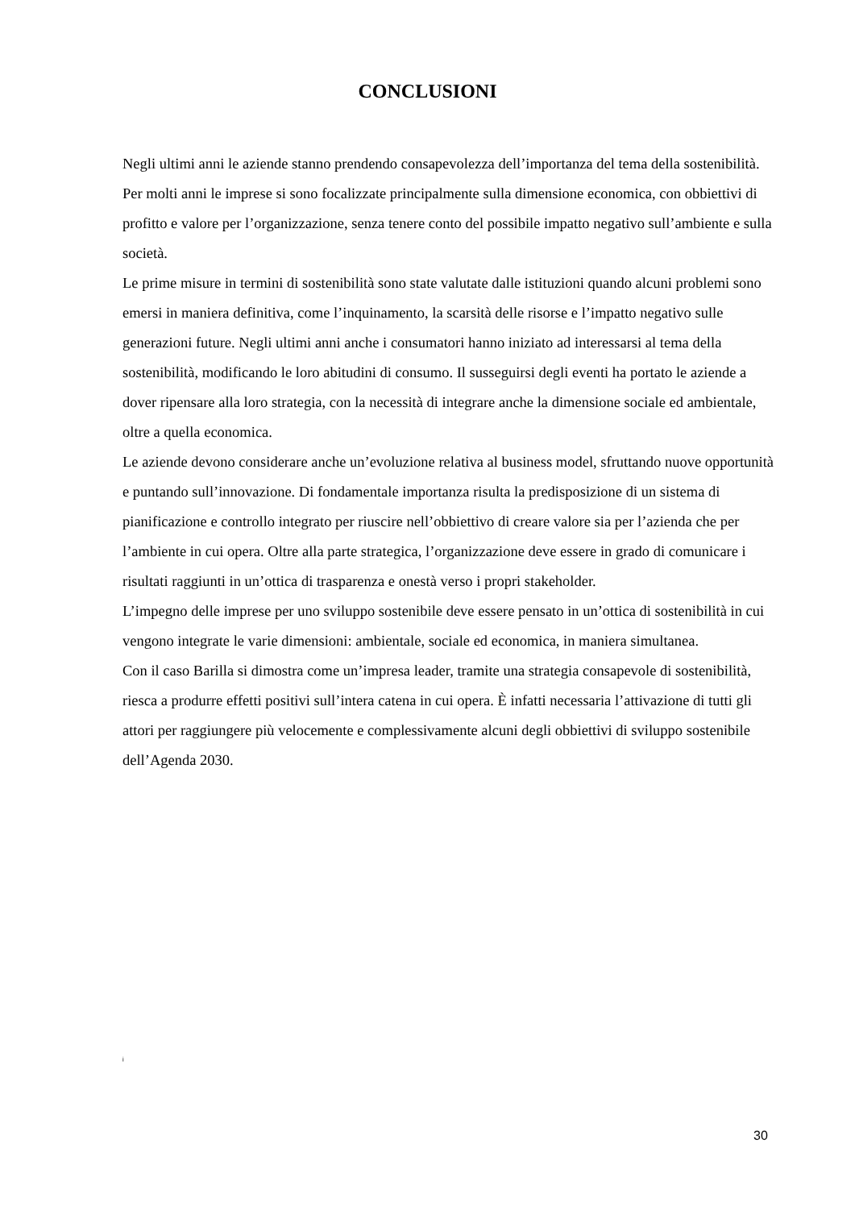CONCLUSIONI
Negli ultimi anni le aziende stanno prendendo consapevolezza dell’importanza del tema della sostenibilità. Per molti anni le imprese si sono focalizzate principalmente sulla dimensione economica, con obbiettivi di profitto e valore per l’organizzazione, senza tenere conto del possibile impatto negativo sull’ambiente e sulla società.
Le prime misure in termini di sostenibilità sono state valutate dalle istituzioni quando alcuni problemi sono emersi in maniera definitiva, come l’inquinamento, la scarsità delle risorse e l’impatto negativo sulle generazioni future. Negli ultimi anni anche i consumatori hanno iniziato ad interessarsi al tema della sostenibilità, modificando le loro abitudini di consumo. Il susseguirsi degli eventi ha portato le aziende a dover ripensare alla loro strategia, con la necessità di integrare anche la dimensione sociale ed ambientale, oltre a quella economica.
Le aziende devono considerare anche un’evoluzione relativa al business model, sfruttando nuove opportunità e puntando sull’innovazione. Di fondamentale importanza risulta la predisposizione di un sistema di pianificazione e controllo integrato per riuscire nell’obbiettivo di creare valore sia per l’azienda che per l’ambiente in cui opera. Oltre alla parte strategica, l’organizzazione deve essere in grado di comunicare i risultati raggiunti in un’ottica di trasparenza e onestà verso i propri stakeholder.
L’impegno delle imprese per uno sviluppo sostenibile deve essere pensato in un’ottica di sostenibilità in cui vengono integrate le varie dimensioni: ambientale, sociale ed economica, in maniera simultanea.
Con il caso Barilla si dimostra come un’impresa leader, tramite una strategia consapevole di sostenibilità, riesca a produrre effetti positivi sull’intera catena in cui opera. È infatti necessaria l’attivazione di tutti gli attori per raggiungere più velocemente e complessivamente alcuni degli obbiettivi di sviluppo sostenibile dell’Agenda 2030.
<sup>i</sup>
30